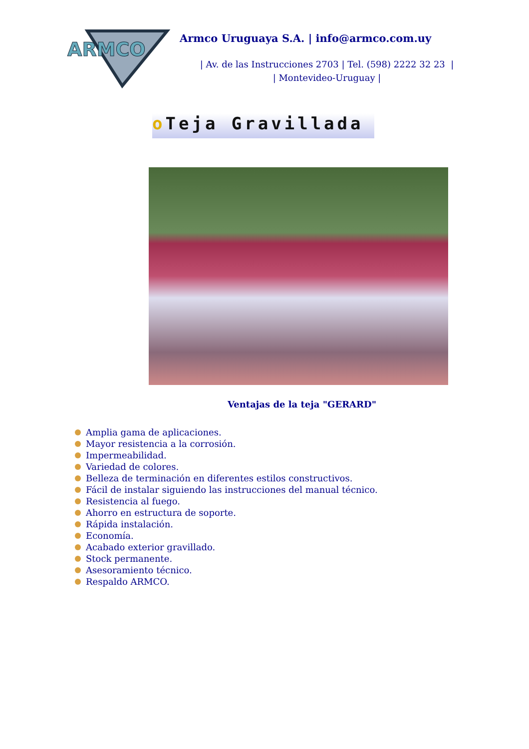ARMCO
Armco Uruguaya S.A. | info@armco.com.uy
| Av. de las Instrucciones 2703 | Tel. (598) 2222 32 23 |
| Montevideo-Uruguay |
o Teja Gravillada
Ventajas de la teja "GERARD"
Amplia gama de aplicaciones.
Mayor resistencia a la corrosión.
Impermeabilidad.
Variedad de colores.
Belleza de terminación en diferentes estilos constructivos.
Fácil de instalar siguiendo las instrucciones del manual técnico.
Resistencia al fuego.
Ahorro en estructura de soporte.
Rápida instalación.
Economía.
Acabado exterior gravillado.
Stock permanente.
Asesoramiento técnico.
Respaldo ARMCO.